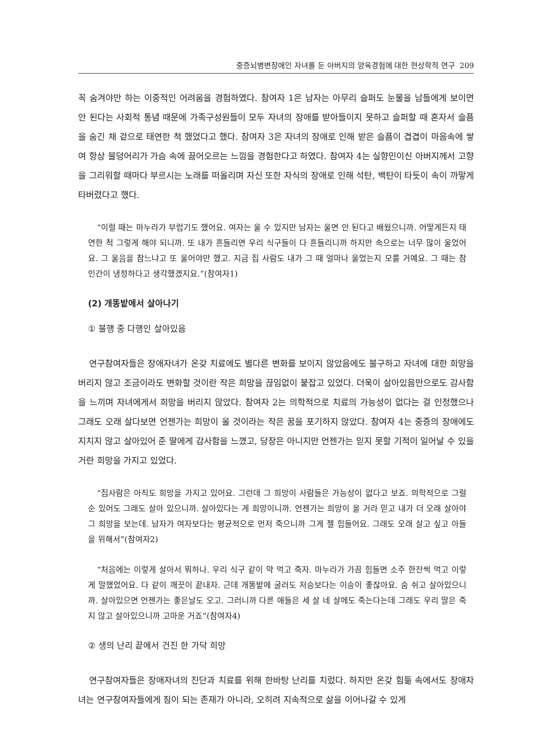중증뇌병변장애인 자녀를 둔 아버지의 양육경험에 대한 현상학적 연구 209
꼭 숨겨야만 하는 이중적인 어려움을 경험하였다. 참여자 1은 남자는 아무리 슬퍼도 눈물을 남들에게 보이면 안 된다는 사회적 통념 때문에 가족구성원들이 모두 자녀의 장애를 받아들이지 못하고 슬퍼할 때 혼자서 슬픔을 숨긴 채 겉으로 태연한 척 했었다고 했다. 참여자 3은 자녀의 장애로 인해 받은 슬픔이 겹겹이 마음속에 쌓여 항상 불덩어리가 가슴 속에 끓어오르는 느낌을 경험한다고 하였다. 참여자 4는 실향민이신 아버지께서 고향을 그리워할 때마다 부르시는 노래를 떠올리며 자신 또한 자식의 장애로 인해 석탄, 백탄이 타듯이 속이 까맣게 타버렸다고 했다.
“이럴 때는 마누라가 부럽기도 했어요. 여자는 울 수 있지만 남자는 울면 안 된다고 배웠으니까. 어떻게든지 태연한 척 그렇게 해야 되니까. 또 내가 흔들리면 우리 식구들이 다 흔들리니까 하지만 속으로는 너무 많이 울었어요. 그 울음을 참느냐고 또 울어야만 했고. 지금 집 사람도 내가 그 때 얼마나 울었는지 모를 거예요. 그 때는 참 인간이 냉정하다고 생각했겠지요.”(참여자1)
(2) 개똥밭에서 살아나기
① 불행 중 다행인 살아있음
연구참여자들은 장애자녀가 온갖 치료에도 별다른 변화를 보이지 않았음에도 불구하고 자녀에 대한 희망을 버리지 않고 조금이라도 변화할 것이란 작은 희망을 끊임없이 붙잡고 있었다. 더욱이 살아있음만으로도 감사함을 느끼며 자녀에게서 희망을 버리지 않았다. 참여자 2는 의학적으로 치료의 가능성이 없다는 걸 인정했으나 그래도 오래 살다보면 언젠가는 희망이 올 것이라는 작은 꿈을 포기하지 않았다. 참여자 4는 중증의 장애에도 지치지 않고 살아있어 준 딸에게 감사함을 느꼈고, 당장은 아니지만 언젠가는 믿지 못할 기적이 일어날 수 있을 거란 희망을 가지고 있었다.
“집사람은 아직도 희망을 가지고 있어요. 그런데 그 희망이 사람들은 가능성이 없다고 보죠. 의학적으로 그럴 순 있어도 그래도 살아 있으니까. 살아있다는 게 희망이니까. 언젠가는 희망이 올 거라 믿고 내가 더 오래 살아야 그 희망을 보는데. 남자가 여자보다는 평균적으로 먼저 죽으니까 그게 젤 힘들어요. 그래도 오래 살고 싶고 아들을 위해서”(참여자2)
“처음에는 이렇게 살아서 뭐하나. 우리 식구 같이 약 먹고 죽자. 마누라가 가끔 힘들면 소주 한잔씩 먹고 이렇게 말했었어요. 다 같이 깨끗이 끝내자. 근데 개똥밭에 굴러도 저승보다는 이승이 좋잖아요. 숨 쉬고 살아있으니까. 살아있으면 언젠가는 좋은날도 오고. 그러니까 다른 애들은 세 살 네 살에도 죽는다는데 그래도 우리 딸은 죽지 않고 살아있으니까 고마운 거죠”(참여자4)
② 생의 난리 끝에서 건진 한 가닥 희망
연구참여자들은 장애자녀의 진단과 치료를 위해 한바탕 난리를 치렀다. 하지만 온갖 힘듦 속에서도 장애자녀는 연구참여자들에게 짐이 되는 존재가 아니라, 오히려 지속적으로 삶을 이어나갈 수 있게